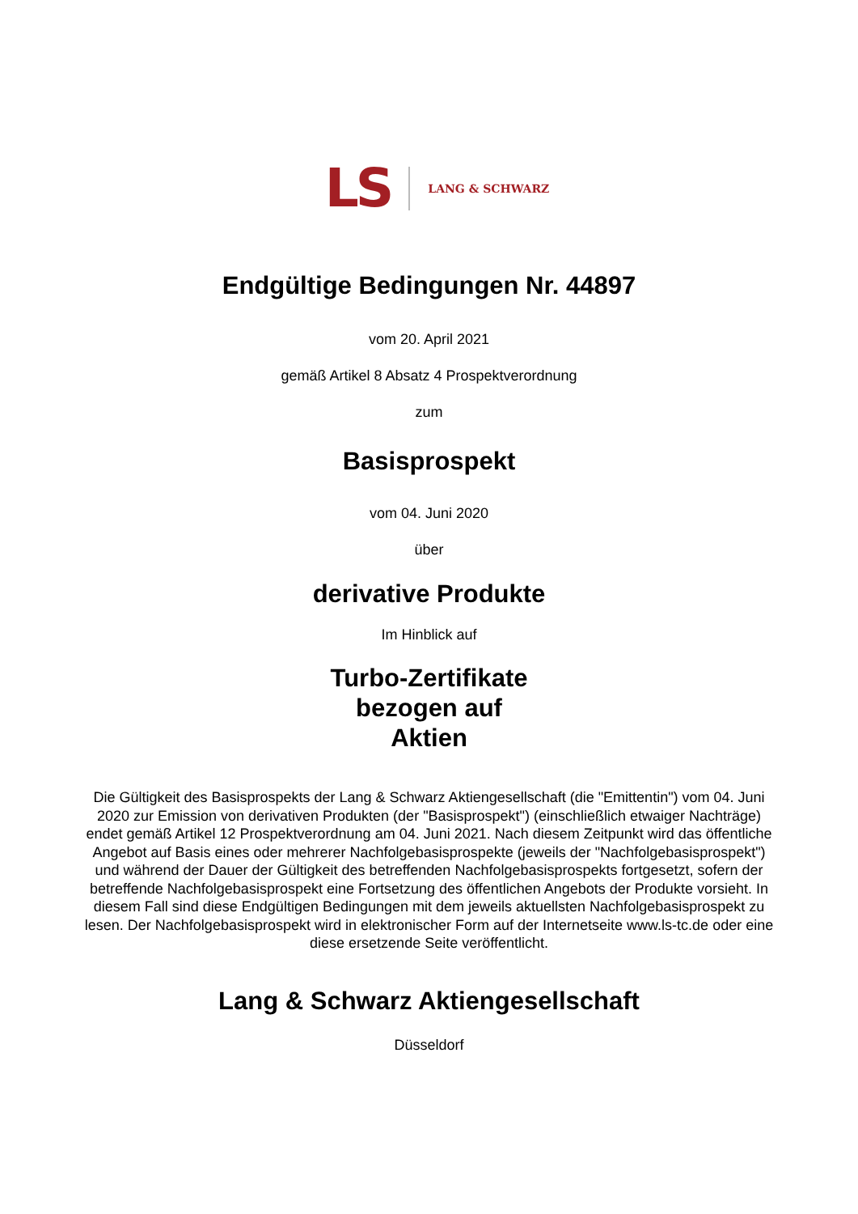LS LANG & SCHWARZ
Endgültige Bedingungen Nr. 44897
vom 20. April 2021
gemäß Artikel 8 Absatz 4 Prospektverordnung
zum
Basisprospekt
vom 04. Juni 2020
über
derivative Produkte
Im Hinblick auf
Turbo-Zertifikate
bezogen auf
Aktien
Die Gültigkeit des Basisprospekts der Lang & Schwarz Aktiengesellschaft (die "Emittentin") vom 04. Juni 2020 zur Emission von derivativen Produkten (der "Basisprospekt") (einschließlich etwaiger Nachträge) endet gemäß Artikel 12 Prospektverordnung am 04. Juni 2021. Nach diesem Zeitpunkt wird das öffentliche Angebot auf Basis eines oder mehrerer Nachfolgebasisprospekte (jeweils der "Nachfolgebasisprospekt") und während der Dauer der Gültigkeit des betreffenden Nachfolgebasisprospekts fortgesetzt, sofern der betreffende Nachfolgebasisprospekt eine Fortsetzung des öffentlichen Angebots der Produkte vorsieht. In diesem Fall sind diese Endgültigen Bedingungen mit dem jeweils aktuellsten Nachfolgebasisprospekt zu lesen. Der Nachfolgebasisprospekt wird in elektronischer Form auf der Internetseite www.ls-tc.de oder eine diese ersetzende Seite veröffentlicht.
Lang & Schwarz Aktiengesellschaft
Düsseldorf